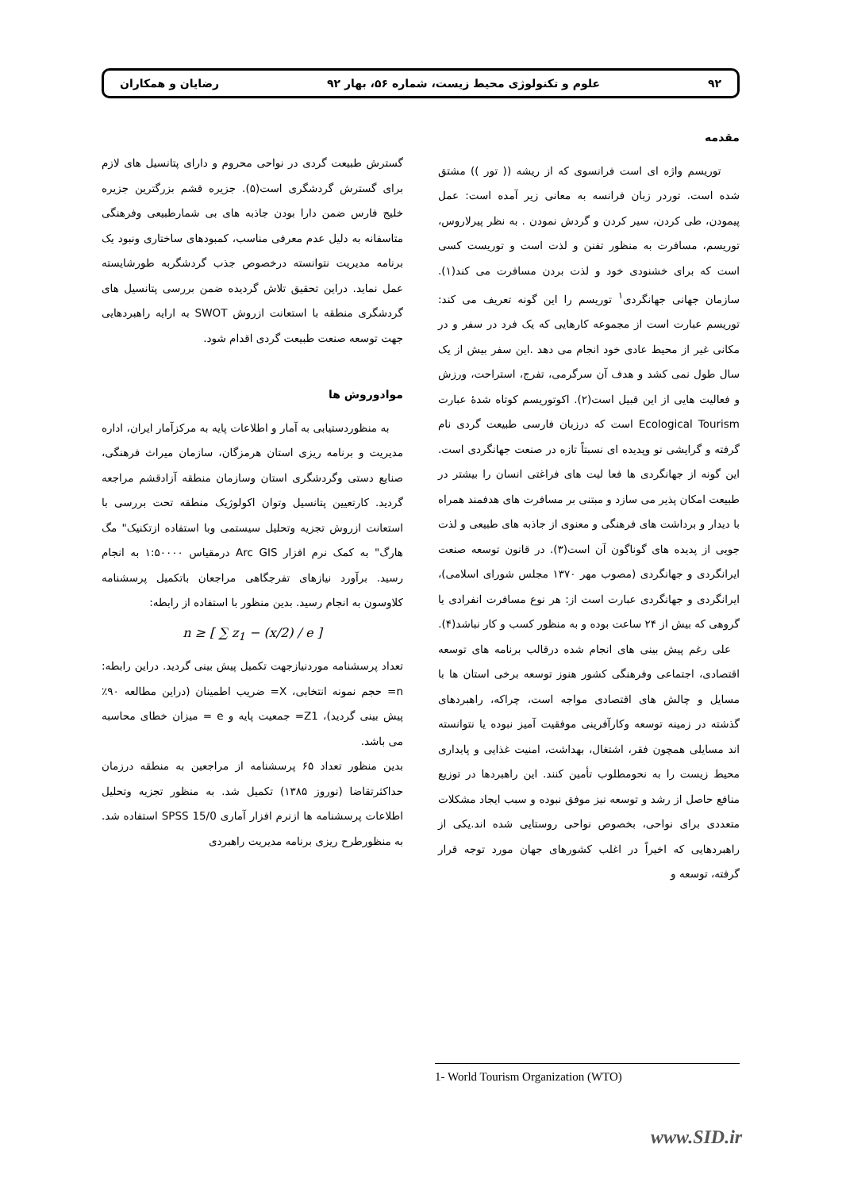۹۲ علوم و تکنولوژی محیط زیست، شماره ۵۶، بهار ۹۲ رضایان و همکاران
مقدمه
توریسم واژه ای است فرانسوی که از ریشه (( تور )) مشتق شده است. توردر زبان فرانسه به معانی زیر آمده است: عمل پیمودن، طی کردن، سیر کردن و گردش نمودن . به نظر پیرلاروس، توریسم، مسافرت به منظور تفنن و لذت است و توریست کسی است که برای خشنودی خود و لذت بردن مسافرت می کند(۱). سازمان جهانی جهانگردی<sup>۱</sup> توریسم را این گونه تعریف می کند: توریسم عبارت است از مجموعه کارهایی که یک فرد در سفر و در مکانی غیر از محیط عادی خود انجام می دهد .این سفر بیش از یک سال طول نمی کشد و هدف آن سرگرمی، تفرج، استراحت، ورزش و فعالیت هایی از این قبیل است(۲). اکوتوریسم کوتاه شدۀ عبارت Ecological Tourism است که درزبان فارسی طبیعت گردی نام گرفته و گرایشی نو وپدیده ای نسبتاً تازه در صنعت جهانگردی است. این گونه از جهانگردی ها فعا لیت های فراغتی انسان را بیشتر در طبیعت امکان پذیر می سازد و مبتنی بر مسافرت های هدفمند همراه با دیدار و برداشت های فرهنگی و معنوی از جاذبه های طبیعی و لذت جویی از پدیده های گوناگون آن است(۳). در قانون توسعه صنعت ایرانگردی و جهانگردی (مصوب مهر ۱۳۷۰ مجلس شورای اسلامی)، ایرانگردی و جهانگردی عبارت است از: هر نوع مسافرت انفرادی یا گروهی که بیش از ۲۴ ساعت بوده و به منظور کسب و کار نباشد(۴).
علی رغم پیش بینی های انجام شده درقالب برنامه های توسعه اقتصادی، اجتماعی وفرهنگی کشور هنوز توسعه برخی استان ها با مسایل و چالش های اقتصادی مواجه است، چراکه، راهبردهای گذشته در زمینه توسعه وکارآفرینی موفقیت آمیز نبوده یا نتوانسته اند مسایلی همچون فقر، اشتغال، بهداشت، امنیت غذایی و پایداری محیط زیست را به نحومطلوب تأمین کنند. این راهبردها در توزیع منافع حاصل از رشد و توسعه نیز موفق نبوده و سبب ایجاد مشکلات متعددی برای نواحی، بخصوص نواحی روستایی شده اند.یکی از راهبردهایی که اخیراً در اغلب کشورهای جهان مورد توجه قرار گرفته، توسعه و
گسترش طبیعت گردی در نواحی محروم و دارای پتانسیل های لازم برای گسترش گردشگری است(۵). جزیره قشم بزرگترین جزیره خلیج فارس ضمن دارا بودن جاذبه های بی شمارطبیعی وفرهنگی متاسفانه به دلیل عدم معرفی مناسب، کمبودهای ساختاری ونبود یک برنامه مدیریت نتوانسته درخصوص جذب گردشگربه طورشایسته عمل نماید. دراین تحقیق تلاش گردیده ضمن بررسی پتانسیل های گردشگری منطقه با استعانت ازروش SWOT به ارایه راهبردهایی جهت توسعه صنعت طبیعت گردی اقدام شود.
موادوروش ها
به منظوردستیابی به آمار و اطلاعات پایه به مرکزآمار ایران، اداره مدیریت و برنامه ریزی استان هرمزگان، سازمان میراث فرهنگی، صنایع دستی وگردشگری استان وسازمان منطقه آزادقشم مراجعه گردید. کارتعیین پتانسیل وتوان اکولوژیک منطقه تحت بررسی با استعانت ازروش تجزیه وتحلیل سیستمی وبا استفاده ازتکنیک" مگ هارگ" به کمک نرم افزار Arc GIS درمقیاس ۱:۵۰۰۰۰ به انجام رسید. برآورد نیازهای تفرجگاهی مراجعان باتکمیل پرسشنامه کلاوسون به انجام رسید. بدین منظور با استفاده از رابطه:
n ≥ [ ∑ z<sub>1</sub> − (x/2) / e ]
تعداد پرسشنامه موردنیازجهت تکمیل پیش بینی گردید. دراین رابطه: n= حجم نمونه انتخابی، X= ضریب اطمینان (دراین مطالعه ۹۰٪ پیش بینی گردید)، Z1= جمعیت پایه و e = میزان خطای محاسبه می باشد.
بدین منظور تعداد ۶۵ پرسشنامه از مراجعین به منطقه درزمان حداکثرتقاضا (نوروز ۱۳۸۵) تکمیل شد. به منظور تجزیه وتحلیل اطلاعات پرسشنامه ها ازنرم افزار آماری SPSS 15/0 استفاده شد. به منظورطرح ریزی برنامه مدیریت راهبردی
1- World Tourism Organization (WTO)
www.SID.ir